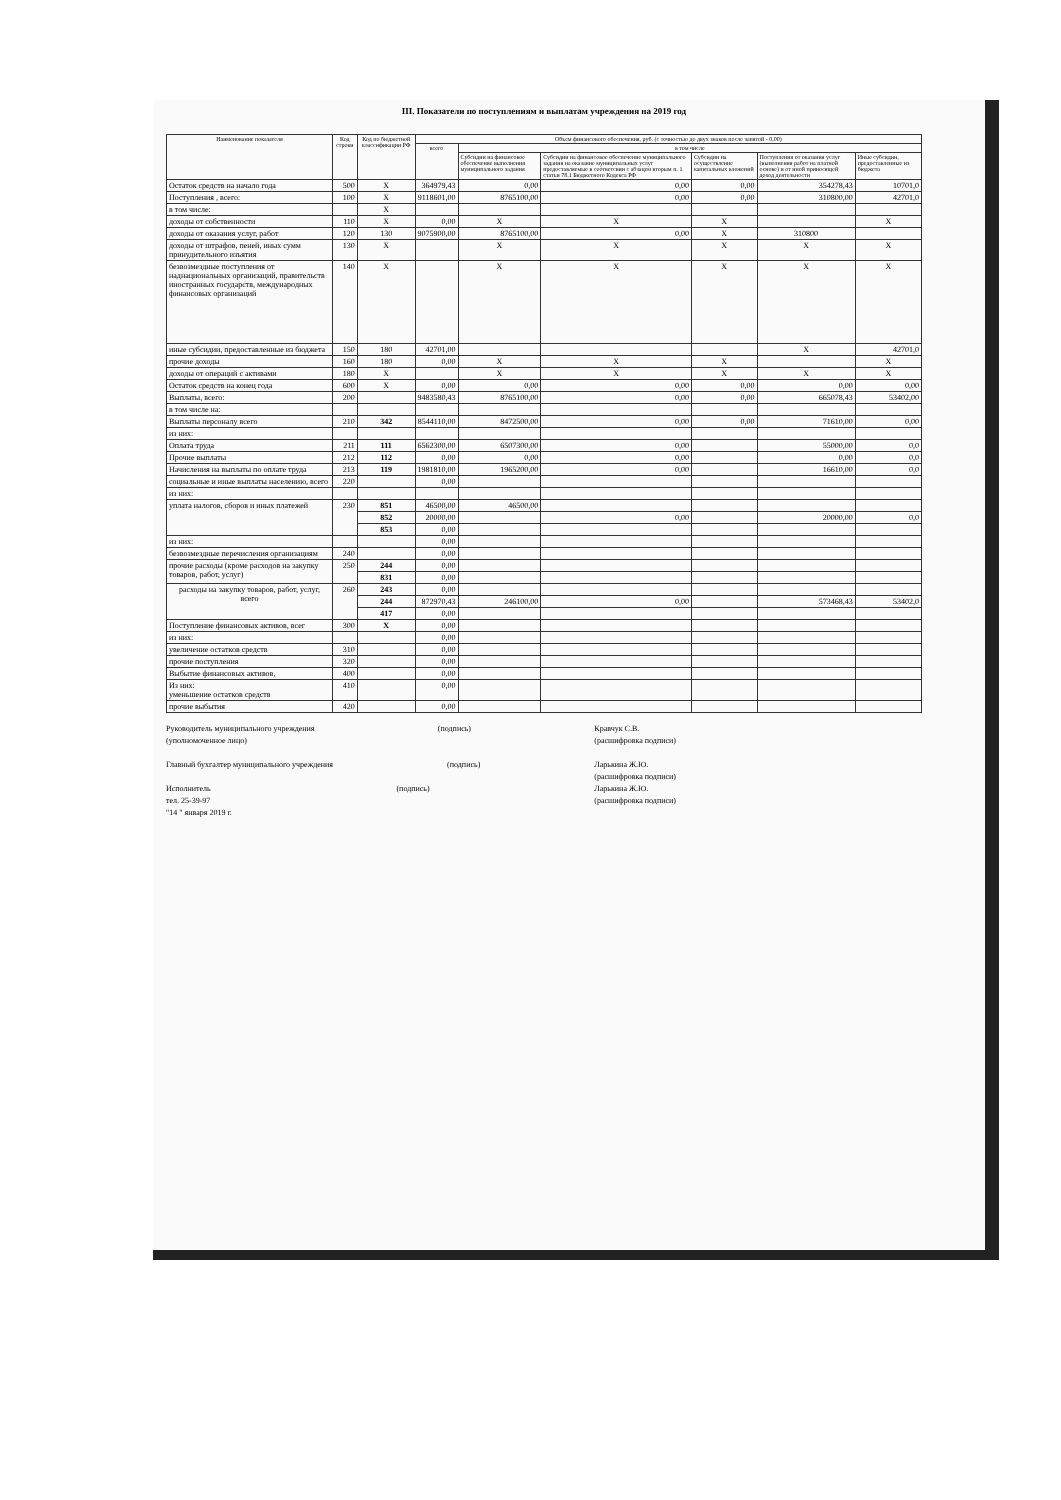III. Показатели по поступлениям и выплатам учреждения на 2019 год
| Наименование показателя | Код строки | Код по бюджетной классификации РФ | Объем финансового обеспечения, руб. (с точностью до двух знаков после запятой - 0,00) | | | | | |
| --- | --- | --- | --- | --- | --- | --- | --- | --- |
| | | | всего | в том числе | | | | |
| | | | | Субсидии на финансовое обеспечение выполнения муниципального задания | Субсидии на финансовое обеспечение муниципального задания на оказание муниципальных услуг предоставляемые в соответсвии с абзацем вторым п. 1 статьи 78.1 Бюджетного Кодекса РФ | Субсидии на осуществление капитальных вложений | Поступления от оказания услуг (выполнения работ на платной основе) и от иной приносящей доход деятельности | Иные субсидии, предоставленные из бюджета |
| Остаток средств на начало года | 500 | X | 364979,43 | 0,00 | 0,00 | 0,00 | 354278,43 | 10701,0 |
| Поступления , всего: | 100 | X | 9118601,00 | 8765100,00 | 0,00 | 0,00 | 310800,00 | 42701,0 |
| в том числе: | | X | | | | | | |
| доходы от собственности | 110 | X | 0,00 | X | X | X | | X |
| доходы от оказания услуг, работ | 120 | 130 | 9075900,00 | 8765100,00 | 0,00 | X | 310800 | |
| доходы от штрафов, пеней, иных сумм принудительного изъятия | 130 | X | | X | X | X | X | X |
| безвозмездные поступления от наднациональных организаций, правительств иностранных государств, международных финансовых организаций | 140 | X | | X | X | X | X | X |
| иные субсидии, предоставленные из бюджета | 150 | 180 | 42701,00 | | | | X | 42701,0 |
| прочие доходы | 160 | 180 | 0,00 | X | X | X | | X |
| доходы от операций с активами | 180 | X | | X | X | X | X | X |
| Остаток средств на конец года | 600 | X | 0,00 | 0,00 | 0,00 | 0,00 | 0,00 | 0,00 |
| Выплаты, всего: | 200 | | 9483580,43 | 8765100,00 | 0,00 | 0,00 | 665078,43 | 53402,00 |
| в том числе на: | | | | | | | | |
| Выплаты персоналу всего | 210 | 342 | 8544110,00 | 8472500,00 | 0,00 | 0,00 | 71610,00 | 0,00 |
| из них: | | | | | | | | |
| Оплата труда | 211 | 111 | 6562300,00 | 6507300,00 | 0,00 | | 55000,00 | 0,0 |
| Прочие выплаты | 212 | 112 | 0,00 | 0,00 | 0,00 | | 0,00 | 0,0 |
| Начисления на выплаты по оплате труда | 213 | 119 | 1981810,00 | 1965200,00 | 0,00 | | 16610,00 | 0,0 |
| социальные и иные выплаты населению, всего | 220 | | 0,00 | | | | | |
| из них: | | | | | | | | |
| уплата налогов, сборов и иных платежей | 230 | 851 | 46500,00 | 46500,00 | | | | |
| | | 852 | 20000,00 | | 0,00 | | 20000,00 | 0,0 |
| | | 853 | 0,00 | | | | | |
| из них: | | | 0,00 | | | | | |
| безвозмездные перечисления организациям | 240 | | 0,00 | | | | | |
| прочие расходы (кроме расходов на закупку товаров, работ, услуг) | 250 | 244 | 0,00 | | | | | |
| | | 831 | 0,00 | | | | | |
| расходы на закупку товаров, работ, услуг, всего | 260 | 243 | 0,00 | | | | | |
| | | 244 | 872970,43 | 246100,00 | 0,00 | | 573468,43 | 53402,0 |
| | | 417 | 0,00 | | | | | |
| Поступление финансовых активов, всег | 300 | X | 0,00 | | | | | |
| из них: | | | 0,00 | | | | | |
| увеличение остатков средств | 310 | | 0,00 | | | | | |
| прочие поступления | 320 | | 0,00 | | | | | |
| Выбытие финансовых активов, | 400 | | 0,00 | | | | | |
| Из них: уменьшение остатков средств | 410 | | 0,00 | | | | | |
| прочие выбытия | 420 | | 0,00 | | | | | |
Руководитель муниципального учреждения
(уполномоченное лицо) (подпись) Кравчук С.В.
(расшифровка подписи)
Главный бухгалтер муниципального учреждения (подпись) Ларькина Ж.Ю.
(расшифровка подписи)
Исполнитель
тел. 25-39-97
"14 " января 2019 г. (подпись) Ларькина Ж.Ю.
(расшифровка подписи)